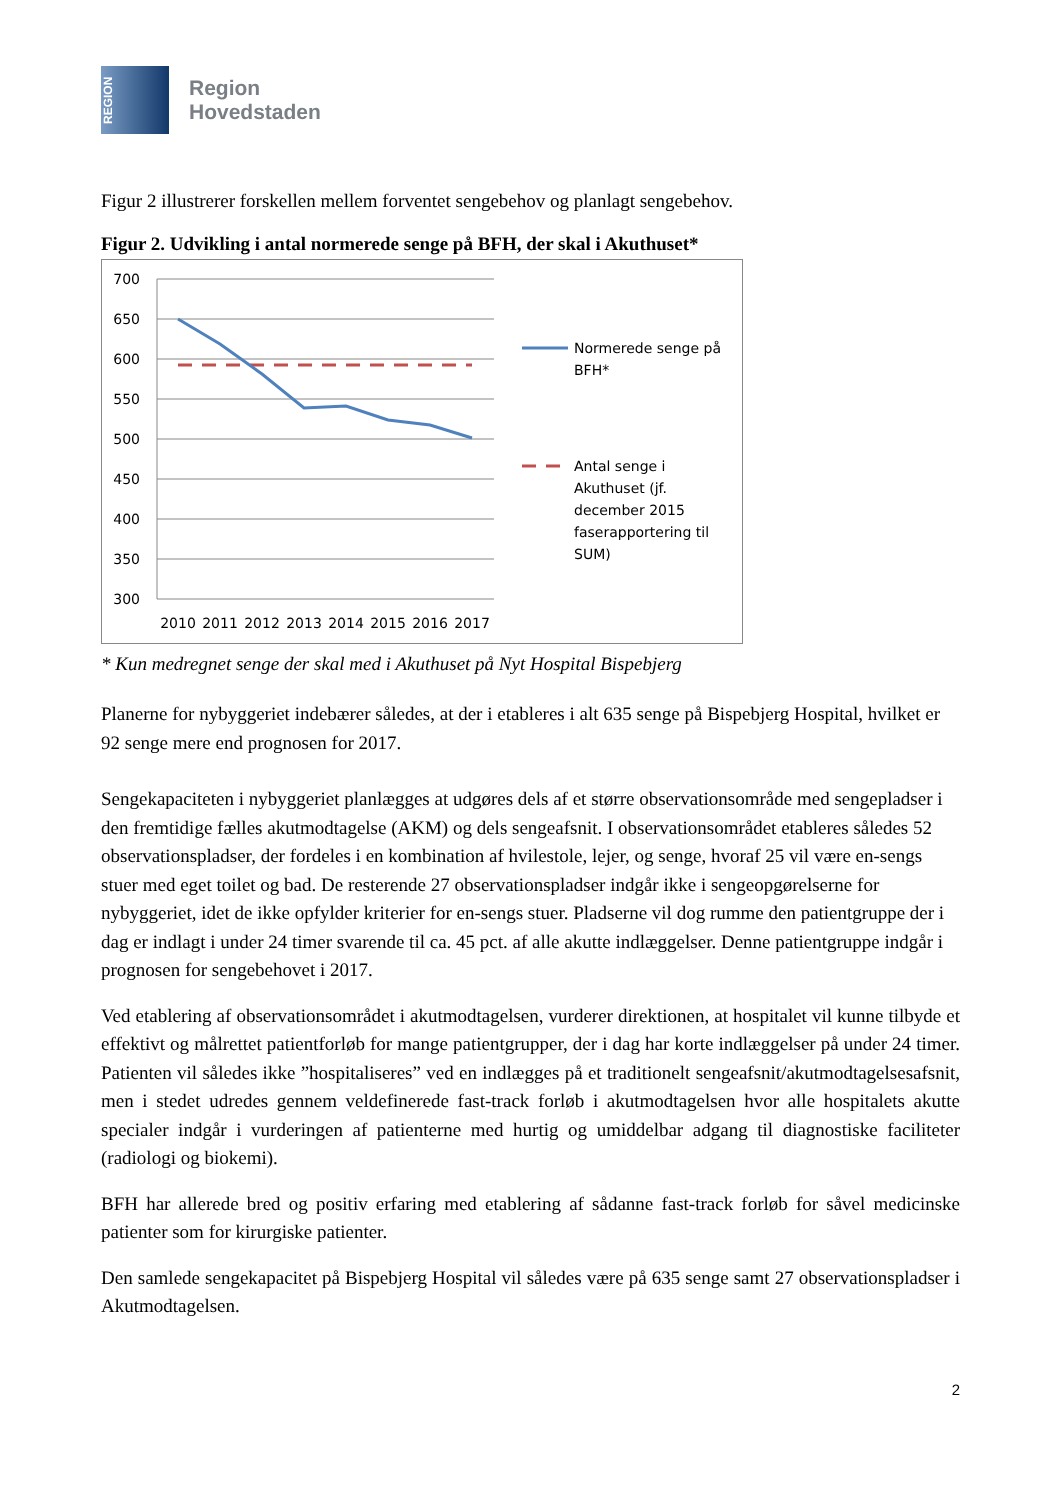REGION
Region
Hovedstaden
Figur 2 illustrerer forskellen mellem forventet sengebehov og planlagt sengebehov.
Figur 2. Udvikling i antal normerede senge på BFH, der skal i Akuthuset*
700
650
600
550
500
450
400
350
300
2010
2011
2012
2013
2014
2015
2016
2017
Normerede senge på
BFH*
Antal senge i
Akuthuset (jf.
december 2015
faserapportering til
SUM)
* Kun medregnet senge der skal med i Akuthuset på Nyt Hospital Bispebjerg
Planerne for nybyggeriet indebærer således, at der i etableres i alt 635 senge på Bispebjerg Hospital, hvilket er 92 senge mere end prognosen for 2017.
Sengekapaciteten i nybyggeriet planlægges at udgøres dels af et større observationsområde med sengepladser i den fremtidige fælles akutmodtagelse (AKM) og dels sengeafsnit. I observationsområdet etableres således 52 observationspladser, der fordeles i en kombination af hvilestole, lejer, og senge, hvoraf 25 vil være en-sengs stuer med eget toilet og bad. De resterende 27 observationspladser indgår ikke i sengeopgørelserne for nybyggeriet, idet de ikke opfylder kriterier for en-sengs stuer. Pladserne vil dog rumme den patientgruppe der i dag er indlagt i under 24 timer svarende til ca. 45 pct. af alle akutte indlæggelser. Denne patientgruppe indgår i prognosen for sengebehovet i 2017.
Ved etablering af observationsområdet i akutmodtagelsen, vurderer direktionen, at hospitalet vil kunne tilbyde et effektivt og målrettet patientforløb for mange patientgrupper, der i dag har korte indlæggelser på under 24 timer. Patienten vil således ikke ”hospitaliseres” ved en indlægges på et traditionelt sengeafsnit/akutmodtagelsesafsnit, men i stedet udredes gennem veldefinerede fast-track forløb i akutmodtagelsen hvor alle hospitalets akutte specialer indgår i vurderingen af patienterne med hurtig og umiddelbar adgang til diagnostiske faciliteter (radiologi og biokemi).
BFH har allerede bred og positiv erfaring med etablering af sådanne fast-track forløb for såvel medicinske patienter som for kirurgiske patienter.
Den samlede sengekapacitet på Bispebjerg Hospital vil således være på 635 senge samt 27 observationspladser i Akutmodtagelsen.
2